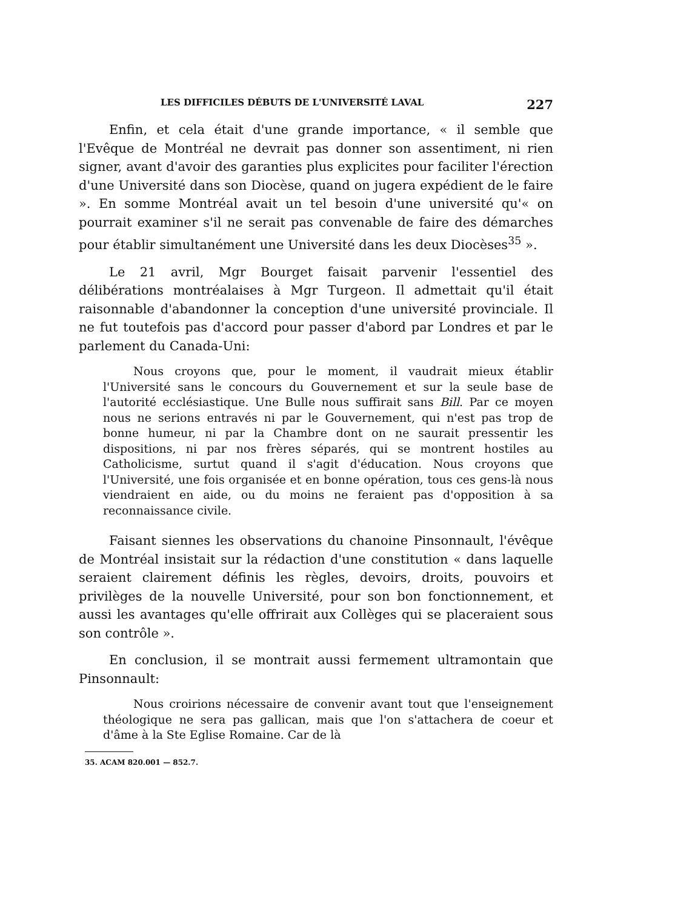LES DIFFICILES DÉBUTS DE L'UNIVERSITÉ LAVAL 227
Enfin, et cela était d'une grande importance, « il semble que l'Evêque de Montréal ne devrait pas donner son assentiment, ni rien signer, avant d'avoir des garanties plus explicites pour faciliter l'érection d'une Université dans son Diocèse, quand on jugera expédient de le faire ». En somme Montréal avait un tel besoin d'une université qu'« on pourrait examiner s'il ne serait pas convenable de faire des démarches pour établir simultanément une Université dans les deux Diocèses<sup>35</sup> ».
Le 21 avril, Mgr Bourget faisait parvenir l'essentiel des délibérations montréalaises à Mgr Turgeon. Il admettait qu'il était raisonnable d'abandonner la conception d'une université provinciale. Il ne fut toutefois pas d'accord pour passer d'abord par Londres et par le parlement du Canada-Uni:
Nous croyons que, pour le moment, il vaudrait mieux établir l'Université sans le concours du Gouvernement et sur la seule base de l'autorité ecclésiastique. Une Bulle nous suffirait sans Bill. Par ce moyen nous ne serions entravés ni par le Gouvernement, qui n'est pas trop de bonne humeur, ni par la Chambre dont on ne saurait pressentir les dispositions, ni par nos frères séparés, qui se montrent hostiles au Catholicisme, surtut quand il s'agit d'éducation. Nous croyons que l'Université, une fois organisée et en bonne opération, tous ces gens-là nous viendraient en aide, ou du moins ne feraient pas d'opposition à sa reconnaissance civile.
Faisant siennes les observations du chanoine Pinsonnault, l'évêque de Montréal insistait sur la rédaction d'une constitution « dans laquelle seraient clairement définis les règles, devoirs, droits, pouvoirs et privilèges de la nouvelle Université, pour son bon fonctionnement, et aussi les avantages qu'elle offrirait aux Collèges qui se placeraient sous son contrôle ».
En conclusion, il se montrait aussi fermement ultramontain que Pinsonnault:
Nous croirions nécessaire de convenir avant tout que l'enseignement théologique ne sera pas gallican, mais que l'on s'attachera de coeur et d'âme à la Ste Eglise Romaine. Car de là
35. ACAM 820.001 — 852.7.